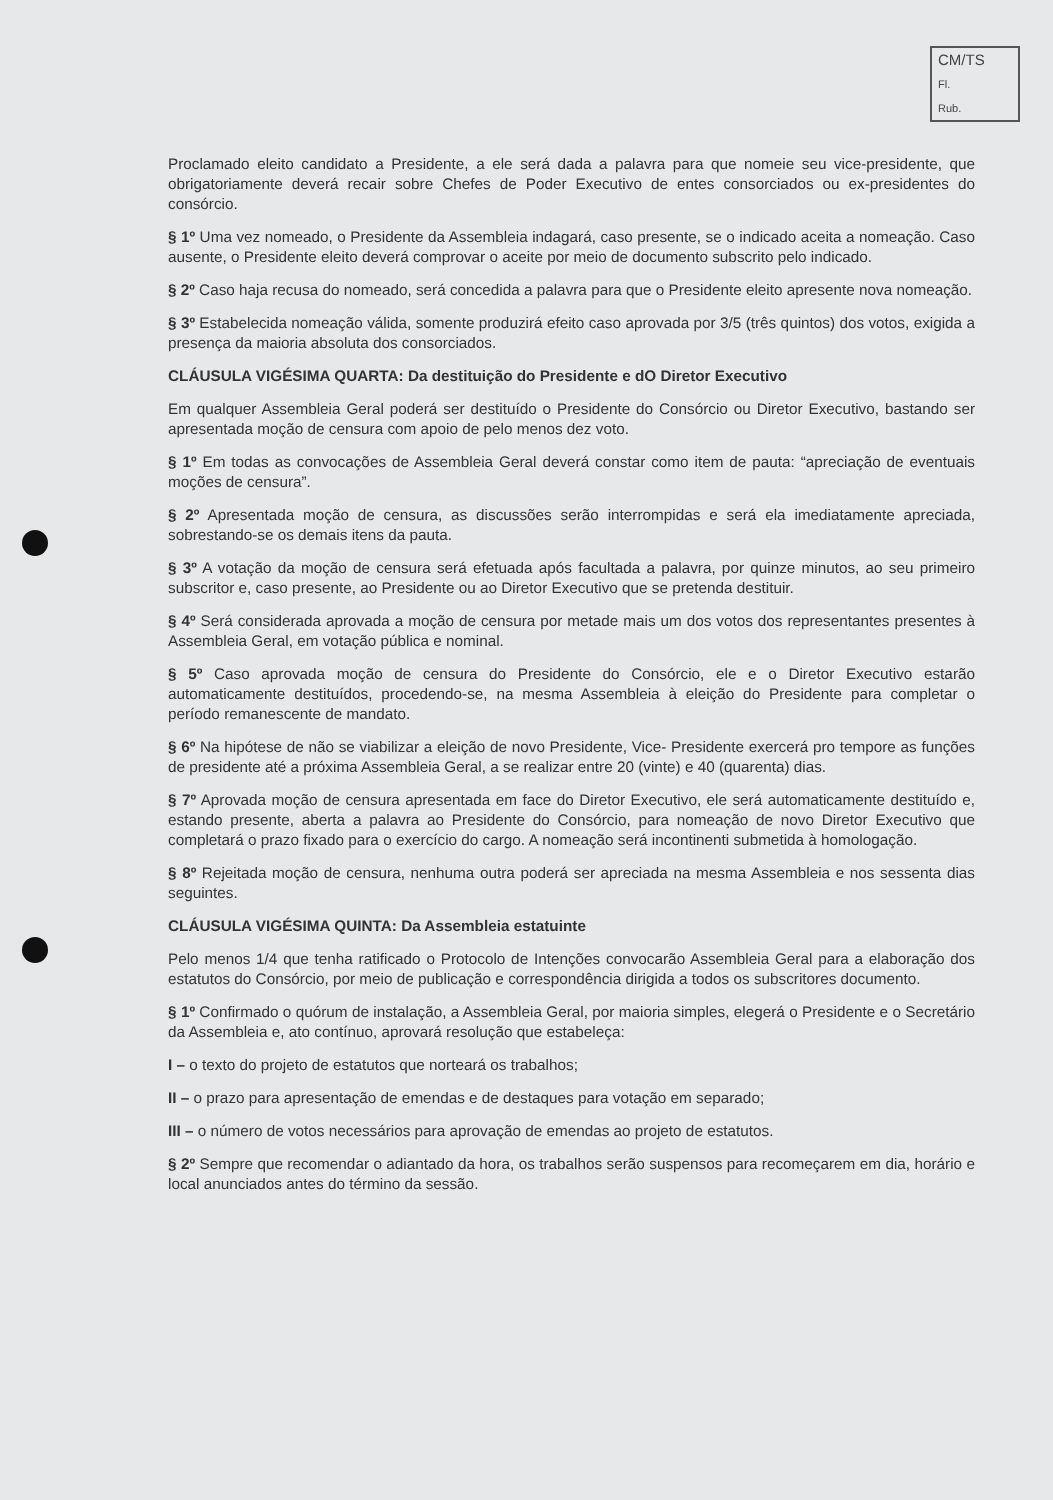CM/TS
Fl.
Rub.
Proclamado eleito candidato a Presidente, a ele será dada a palavra para que nomeie seu vice-presidente, que obrigatoriamente deverá recair sobre Chefes de Poder Executivo de entes consorciados ou ex-presidentes do consórcio.
§ 1º Uma vez nomeado, o Presidente da Assembleia indagará, caso presente, se o indicado aceita a nomeação. Caso ausente, o Presidente eleito deverá comprovar o aceite por meio de documento subscrito pelo indicado.
§ 2º Caso haja recusa do nomeado, será concedida a palavra para que o Presidente eleito apresente nova nomeação.
§ 3º Estabelecida nomeação válida, somente produzirá efeito caso aprovada por 3/5 (três quintos) dos votos, exigida a presença da maioria absoluta dos consorciados.
CLÁUSULA VIGÉSIMA QUARTA: Da destituição do Presidente e dO Diretor Executivo
Em qualquer Assembleia Geral poderá ser destituído o Presidente do Consórcio ou Diretor Executivo, bastando ser apresentada moção de censura com apoio de pelo menos dez voto.
§ 1º Em todas as convocações de Assembleia Geral deverá constar como item de pauta: “apreciação de eventuais moções de censura”.
§ 2º Apresentada moção de censura, as discussões serão interrompidas e será ela imediatamente apreciada, sobrestando-se os demais itens da pauta.
§ 3º A votação da moção de censura será efetuada após facultada a palavra, por quinze minutos, ao seu primeiro subscritor e, caso presente, ao Presidente ou ao Diretor Executivo que se pretenda destituir.
§ 4º Será considerada aprovada a moção de censura por metade mais um dos votos dos representantes presentes à Assembleia Geral, em votação pública e nominal.
§ 5º Caso aprovada moção de censura do Presidente do Consórcio, ele e o Diretor Executivo estarão automaticamente destituídos, procedendo-se, na mesma Assembleia à eleição do Presidente para completar o período remanescente de mandato.
§ 6º Na hipótese de não se viabilizar a eleição de novo Presidente, Vice- Presidente exercerá pro tempore as funções de presidente até a próxima Assembleia Geral, a se realizar entre 20 (vinte) e 40 (quarenta) dias.
§ 7º Aprovada moção de censura apresentada em face do Diretor Executivo, ele será automaticamente destituído e, estando presente, aberta a palavra ao Presidente do Consórcio, para nomeação de novo Diretor Executivo que completará o prazo fixado para o exercício do cargo. A nomeação será incontinenti submetida à homologação.
§ 8º Rejeitada moção de censura, nenhuma outra poderá ser apreciada na mesma Assembleia e nos sessenta dias seguintes.
CLÁUSULA VIGÉSIMA QUINTA: Da Assembleia estatuinte
Pelo menos 1/4 que tenha ratificado o Protocolo de Intenções convocarão Assembleia Geral para a elaboração dos estatutos do Consórcio, por meio de publicação e correspondência dirigida a todos os subscritores documento.
§ 1º Confirmado o quórum de instalação, a Assembleia Geral, por maioria simples, elegerá o Presidente e o Secretário da Assembleia e, ato contínuo, aprovará resolução que estabeleça:
I – o texto do projeto de estatutos que norteará os trabalhos;
II – o prazo para apresentação de emendas e de destaques para votação em separado;
III – o número de votos necessários para aprovação de emendas ao projeto de estatutos.
§ 2º Sempre que recomendar o adiantado da hora, os trabalhos serão suspensos para recomeçarem em dia, horário e local anunciados antes do término da sessão.